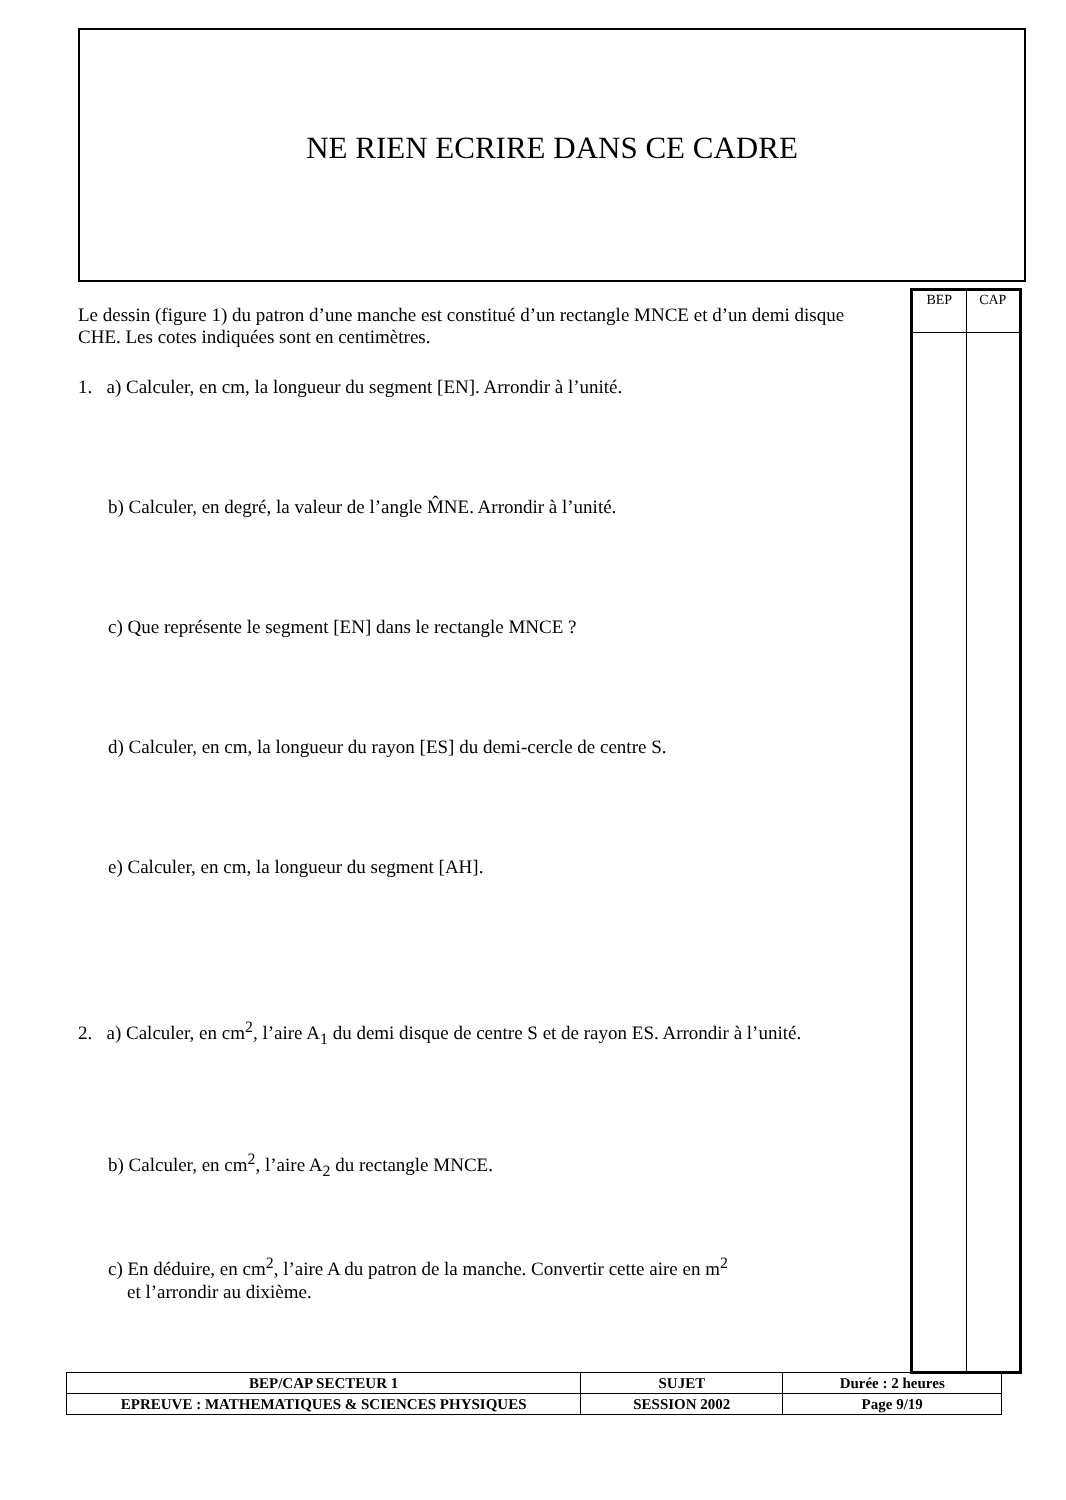NE RIEN ECRIRE DANS CE CADRE
Le dessin (figure 1) du patron d’une manche est constitué d’un rectangle MNCE et d’un demi disque CHE. Les cotes indiquées sont en centimètres.
1. a) Calculer, en cm, la longueur du segment [EN]. Arrondir à l’unité.
b) Calculer, en degré, la valeur de l’angle M̂NE. Arrondir à l’unité.
c) Que représente le segment [EN] dans le rectangle MNCE ?
d) Calculer, en cm, la longueur du rayon [ES] du demi-cercle de centre S.
e) Calculer, en cm, la longueur du segment [AH].
2. a) Calculer, en cm<sup>2</sup>, l’aire A<sub>1</sub> du demi disque de centre S et de rayon ES. Arrondir à l’unité.
b) Calculer, en cm<sup>2</sup>, l’aire A<sub>2</sub> du rectangle MNCE.
c) En déduire, en cm<sup>2</sup>, l’aire A du patron de la manche. Convertir cette aire en m<sup>2</sup>
et l’arrondir au dixième.
| BEP | CAP |
| BEP/CAP SECTEUR 1 | SUJET | Durée : 2 heures |
| EPREUVE : MATHEMATIQUES & SCIENCES PHYSIQUES | SESSION 2002 | Page 9/19 |